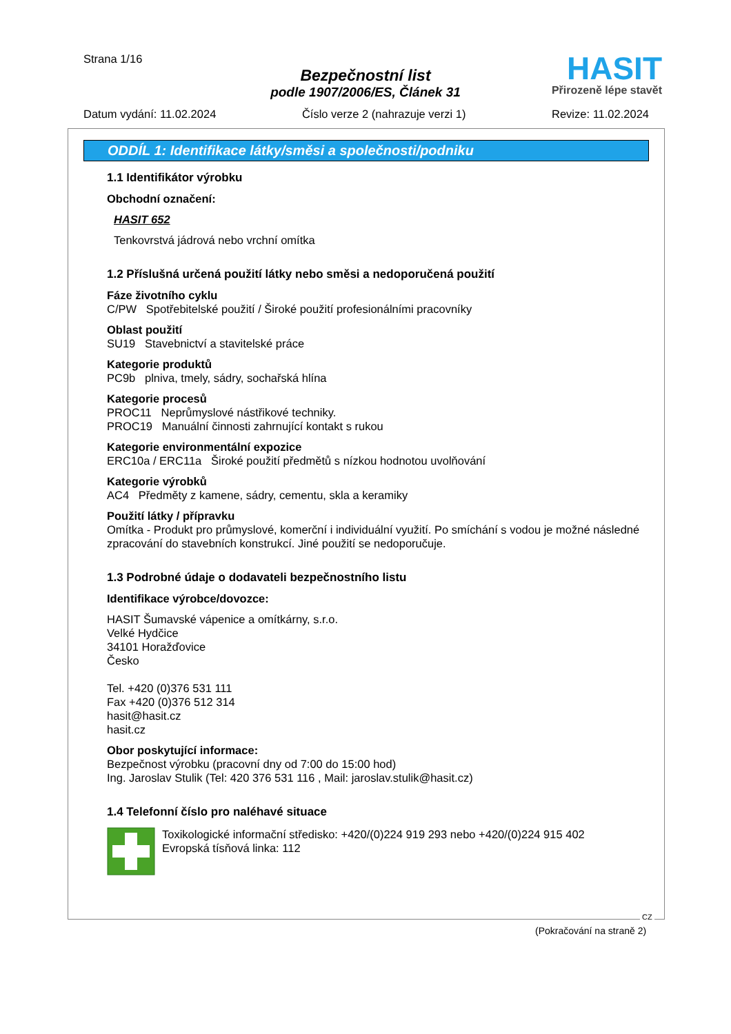Strana 1/16
Bezpečnostní list
podle 1907/2006/ES, Článek 31
HASIT
Přirozeně lépe stavět
Datum vydání: 11.02.2024 Číslo verze 2 (nahrazuje verzi 1) Revize: 11.02.2024
ODDÍL 1: Identifikace látky/směsi a společnosti/podniku
1.1 Identifikátor výrobku
Obchodní označení:
HASIT 652
Tenkovrstvá jádrová nebo vrchní omítka
1.2 Příslušná určená použití látky nebo směsi a nedoporučená použití
Fáze životního cyklu
C/PW Spotřebitelské použití / Široké použití profesionálními pracovníky
Oblast použití
SU19 Stavebnictví a stavitelské práce
Kategorie produktů
PC9b plniva, tmely, sádry, sochařská hlína
Kategorie procesů
PROC11 Neprůmyslové nástřikové techniky.
PROC19 Manuální činnosti zahrnující kontakt s rukou
Kategorie environmentální expozice
ERC10a / ERC11a Široké použití předmětů s nízkou hodnotou uvolňování
Kategorie výrobků
AC4 Předměty z kamene, sádry, cementu, skla a keramiky
Použití látky / přípravku
Omítka - Produkt pro průmyslové, komerční i individuální využití. Po smíchání s vodou je možné následné zpracování do stavebních konstrukcí. Jiné použití se nedoporučuje.
1.3 Podrobné údaje o dodavateli bezpečnostního listu
Identifikace výrobce/dovozce:
HASIT Šumavské vápenice a omítkárny, s.r.o.
Velké Hydčice
34101 Horažďovice
Česko
Tel. +420 (0)376 531 111
Fax +420 (0)376 512 314
hasit@hasit.cz
hasit.cz
Obor poskytující informace:
Bezpečnost výrobku (pracovní dny od 7:00 do 15:00 hod)
Ing. Jaroslav Stulik (Tel: 420 376 531 116 , Mail: jaroslav.stulik@hasit.cz)
1.4 Telefonní číslo pro naléhavé situace
Toxikologické informační středisko: +420/(0)224 919 293 nebo +420/(0)224 915 402
Evropská tísňová linka: 112
CZ
(Pokračování na straně 2)